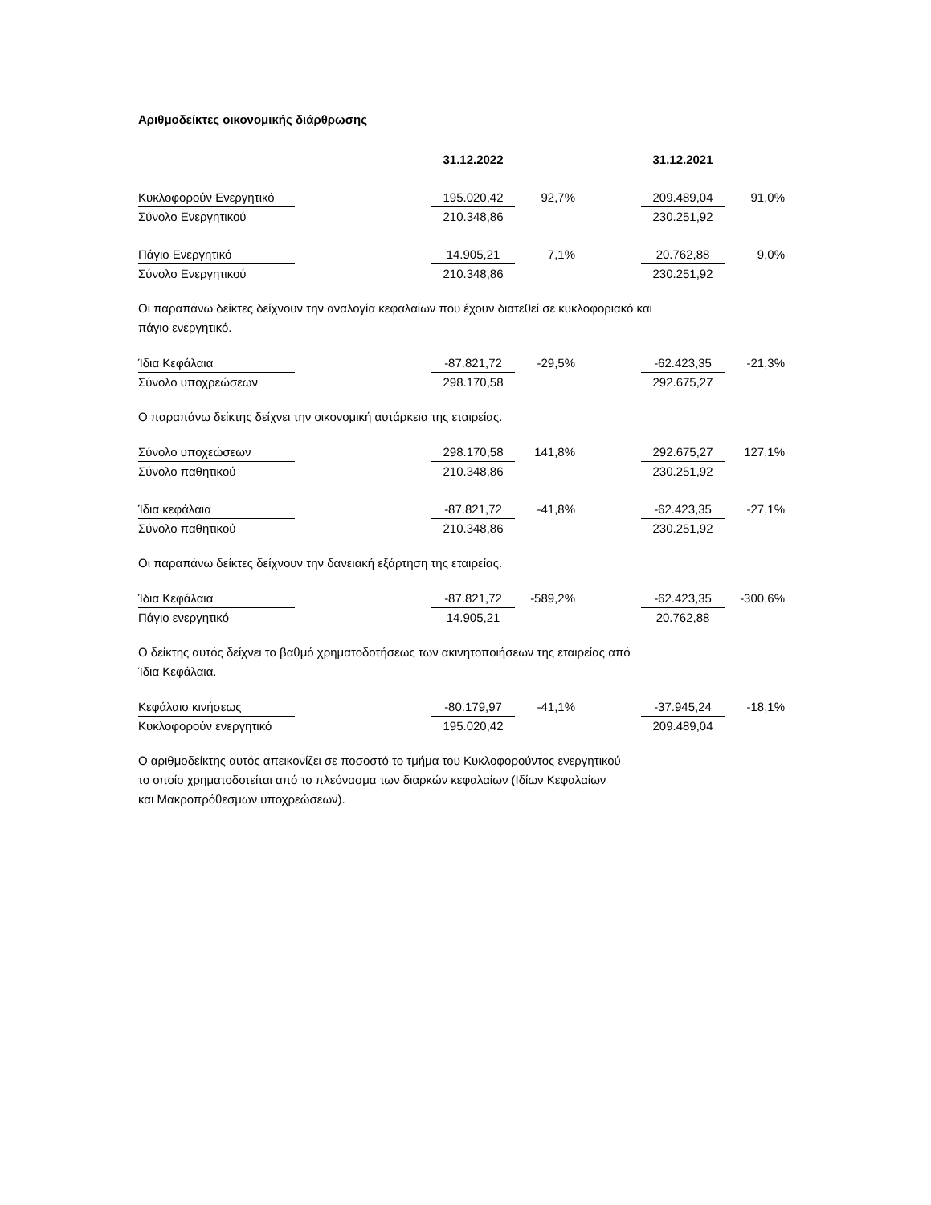Αριθμοδείκτες οικονομικής διάρθρωσης
| | | 31.12.2022 | | | 31.12.2021 | |
| Κυκλοφορούν Ενεργητικό | | 195.020,42 | 92,7% | | 209.489,04 | 91,0% |
| Σύνολο Ενεργητικού | | 210.348,86 | | | 230.251,92 | |
| Πάγιο Ενεργητικό | | 14.905,21 | 7,1% | | 20.762,88 | 9,0% |
| Σύνολο Ενεργητικού | | 210.348,86 | | | 230.251,92 | |
Οι παραπάνω δείκτες δείχνουν την αναλογία κεφαλαίων που έχουν διατεθεί σε κυκλοφοριακό και
πάγιο ενεργητικό.
| Ίδια Κεφάλαια | | -87.821,72 | -29,5% | | -62.423,35 | -21,3% |
| Σύνολο υποχρεώσεων | | 298.170,58 | | | 292.675,27 | |
Ο παραπάνω δείκτης δείχνει την οικονομική αυτάρκεια της εταιρείας.
| Σύνολο υποχεώσεων | | 298.170,58 | 141,8% | | 292.675,27 | 127,1% |
| Σύνολο παθητικού | | 210.348,86 | | | 230.251,92 | |
| Ίδια κεφάλαια | | -87.821,72 | -41,8% | | -62.423,35 | -27,1% |
| Σύνολο παθητικού | | 210.348,86 | | | 230.251,92 | |
Οι παραπάνω δείκτες δείχνουν την δανειακή εξάρτηση της εταιρείας.
| Ίδια Κεφάλαια | | -87.821,72 | -589,2% | | -62.423,35 | -300,6% |
| Πάγιο ενεργητικό | | 14.905,21 | | | 20.762,88 | |
Ο δείκτης αυτός δείχνει το βαθμό χρηματοδοτήσεως των ακινητοποιήσεων της εταιρείας από
Ίδια Κεφάλαια.
| Κεφάλαιο κινήσεως | | -80.179,97 | -41,1% | | -37.945,24 | -18,1% |
| Κυκλοφορούν ενεργητικό | | 195.020,42 | | | 209.489,04 | |
Ο αριθμοδείκτης αυτός απεικονίζει σε ποσοστό το τμήμα του Κυκλοφορούντος ενεργητικού
το οποίο χρηματοδοτείται από το πλεόνασμα των διαρκών κεφαλαίων (Ιδίων Κεφαλαίων
και Μακροπρόθεσμων υποχρεώσεων).